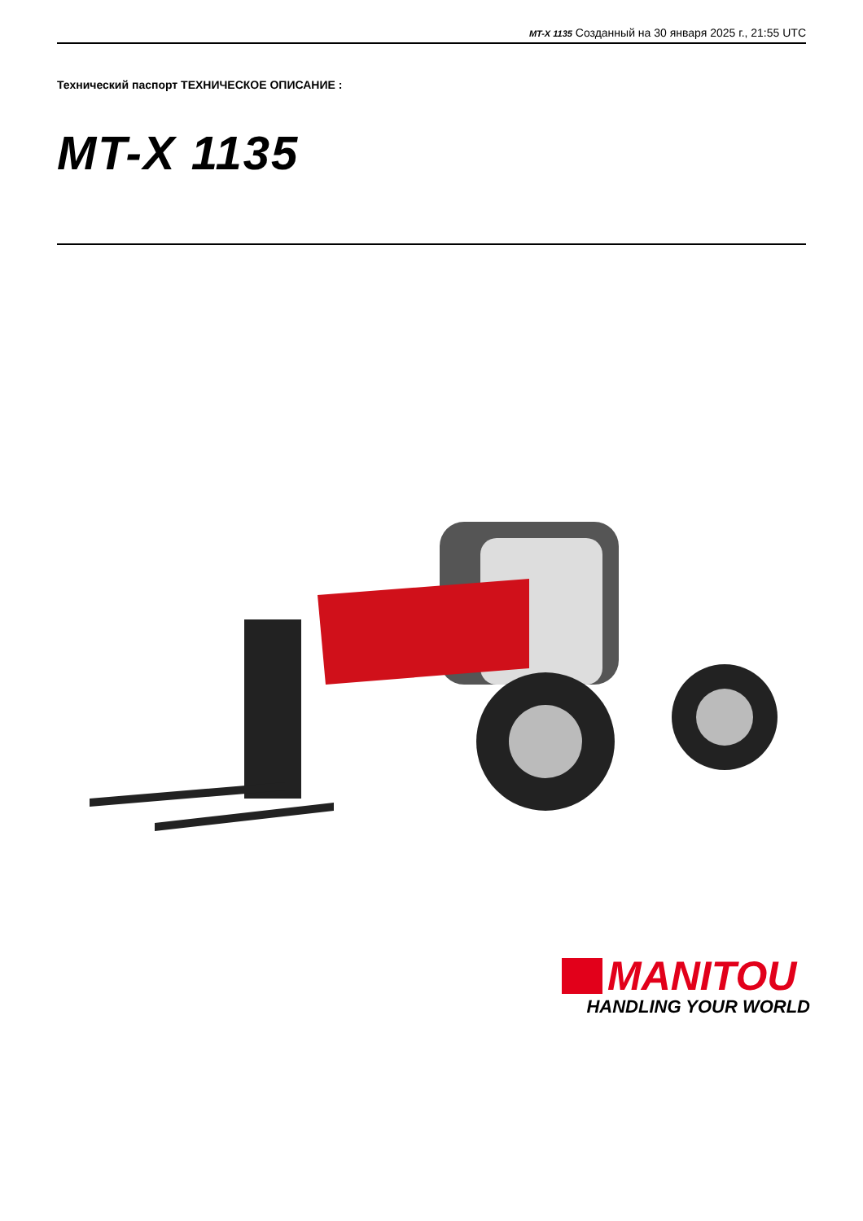MT-X 1135 Созданный на 30 января 2025 г., 21:55 UTC
Технический паспорт ТЕХНИЧЕСКОЕ ОПИСАНИЕ :
MT-X 1135
MANITOU
HANDLING YOUR WORLD